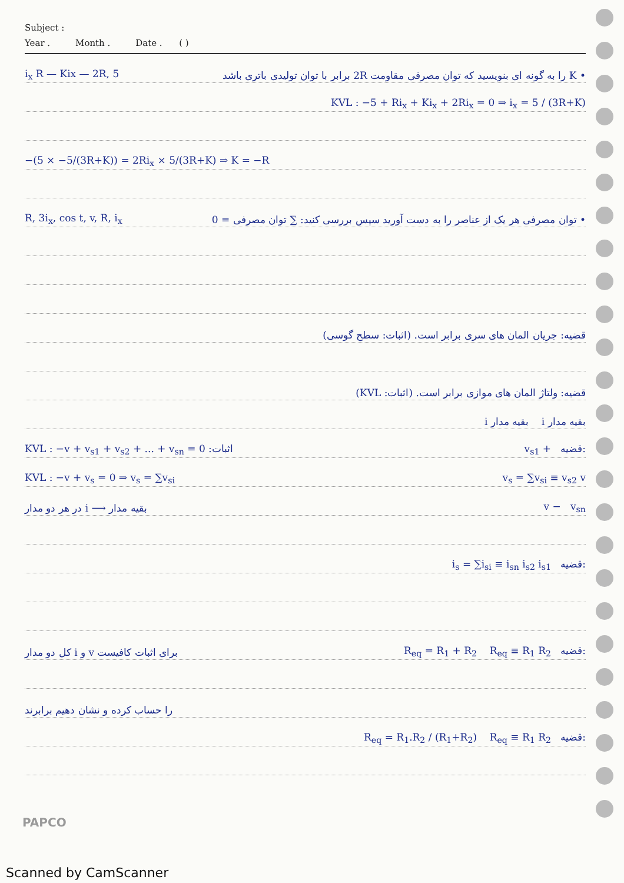Subject :
Year . Month . Date . ( )
i<sub>x</sub> R — Kix — 2R, 5 • K را به گونه ای بنویسید که توان مصرفی مقاومت 2R برابر با توان تولیدی باتری باشد
KVL : −5 + Ri<sub>x</sub> + Ki<sub>x</sub> + 2Ri<sub>x</sub> = 0 ⇒ i<sub>x</sub> = 5 / (3R+K)
−(5 × −5/(3R+K)) = 2Ri<sub>x</sub> × 5/(3R+K) ⇒ K = −R
R, 3i<sub>x</sub>, cos t, v, R, i<sub>x</sub> • توان مصرفی هر یک از عناصر را به دست آورید سپس بررسی کنید: ∑ توان مصرفی = 0
قضیه: جریان المان های سری برابر است. (اثبات: سطح گوسی)
قضیه: ولتاژ المان های موازی برابر است. (اثبات: KVL)
i بقیه مدار i بقیه مدار
اثبات: KVL : −v + v<sub>s1</sub> + v<sub>s2</sub> + ... + v<sub>sn</sub> = 0 v<sub>s1</sub> + قضیه:
KVL : −v + v<sub>s</sub> = 0 ⇒ v<sub>s</sub> = ∑v<sub>si</sub> v<sub>s</sub> = ∑v<sub>si</sub> ≡ v<sub>s2</sub> v
بقیه مدار ⟶ i در هر دو مدار v − v<sub>sn</sub>
i<sub>s</sub> = ∑i<sub>si</sub> ≡ i<sub>sn</sub> i<sub>s2</sub> i<sub>s1</sub> قضیه:
برای اثبات کافیست v و i کل دو مدار R<sub>eq</sub> = R<sub>1</sub> + R<sub>2</sub> R<sub>eq</sub> ≡ R<sub>1</sub> R<sub>2</sub> قضیه:
را حساب کرده و نشان دهیم برابرند
R<sub>eq</sub> = R<sub>1</sub>.R<sub>2</sub> / (R<sub>1</sub>+R<sub>2</sub>) R<sub>eq</sub> ≡ R<sub>1</sub> R<sub>2</sub> قضیه:
PAPCO
Scanned by CamScanner